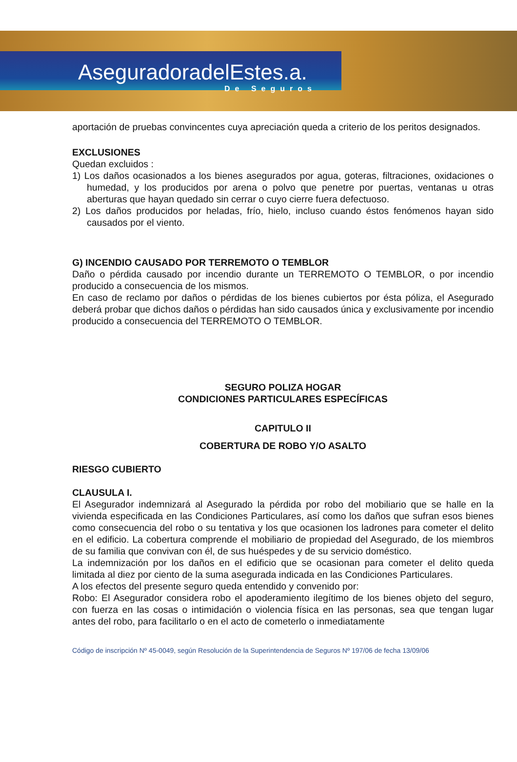AseguradoradelEstes.a.
De Seguros
aportación de pruebas convincentes cuya apreciación queda a criterio de los peritos designados.
EXCLUSIONES
Quedan excluidos :
1) Los daños ocasionados a los bienes asegurados por agua, goteras, filtraciones, oxidaciones o humedad, y los producidos por arena o polvo que penetre por puertas, ventanas u otras aberturas que hayan quedado sin cerrar o cuyo cierre fuera defectuoso.
2) Los daños producidos por heladas, frío, hielo, incluso cuando éstos fenómenos hayan sido causados por el viento.
G) INCENDIO CAUSADO POR TERREMOTO O TEMBLOR
Daño o pérdida causado por incendio durante un TERREMOTO O TEMBLOR, o por incendio producido a consecuencia de los mismos.
En caso de reclamo por daños o pérdidas de los bienes cubiertos por ésta póliza, el Asegurado deberá probar que dichos daños o pérdidas han sido causados única y exclusivamente por incendio producido a consecuencia del TERREMOTO O TEMBLOR.
SEGURO POLIZA HOGAR
CONDICIONES PARTICULARES ESPECÍFICAS
CAPITULO II
COBERTURA DE ROBO Y/O ASALTO
RIESGO CUBIERTO
CLAUSULA I.
El Asegurador indemnizará al Asegurado la pérdida por robo del mobiliario que se halle en la vivienda especificada en las Condiciones Particulares, así como los daños que sufran esos bienes como consecuencia del robo o su tentativa y los que ocasionen los ladrones para cometer el delito en el edificio. La cobertura comprende el mobiliario de propiedad del Asegurado, de los miembros de su familia que convivan con él, de sus huéspedes y de su servicio doméstico.
La indemnización por los daños en el edificio que se ocasionan para cometer el delito queda limitada al diez por ciento de la suma asegurada indicada en las Condiciones Particulares.
A los efectos del presente seguro queda entendido y convenido por:
Robo: El Asegurador considera robo el apoderamiento ilegítimo de los bienes objeto del seguro, con fuerza en las cosas o intimidación o violencia física en las personas, sea que tengan lugar antes del robo, para facilitarlo o en el acto de cometerlo o inmediatamente
Código de inscripción Nº 45-0049, según Resolución de la Superintendencia de Seguros Nº 197/06 de fecha 13/09/06